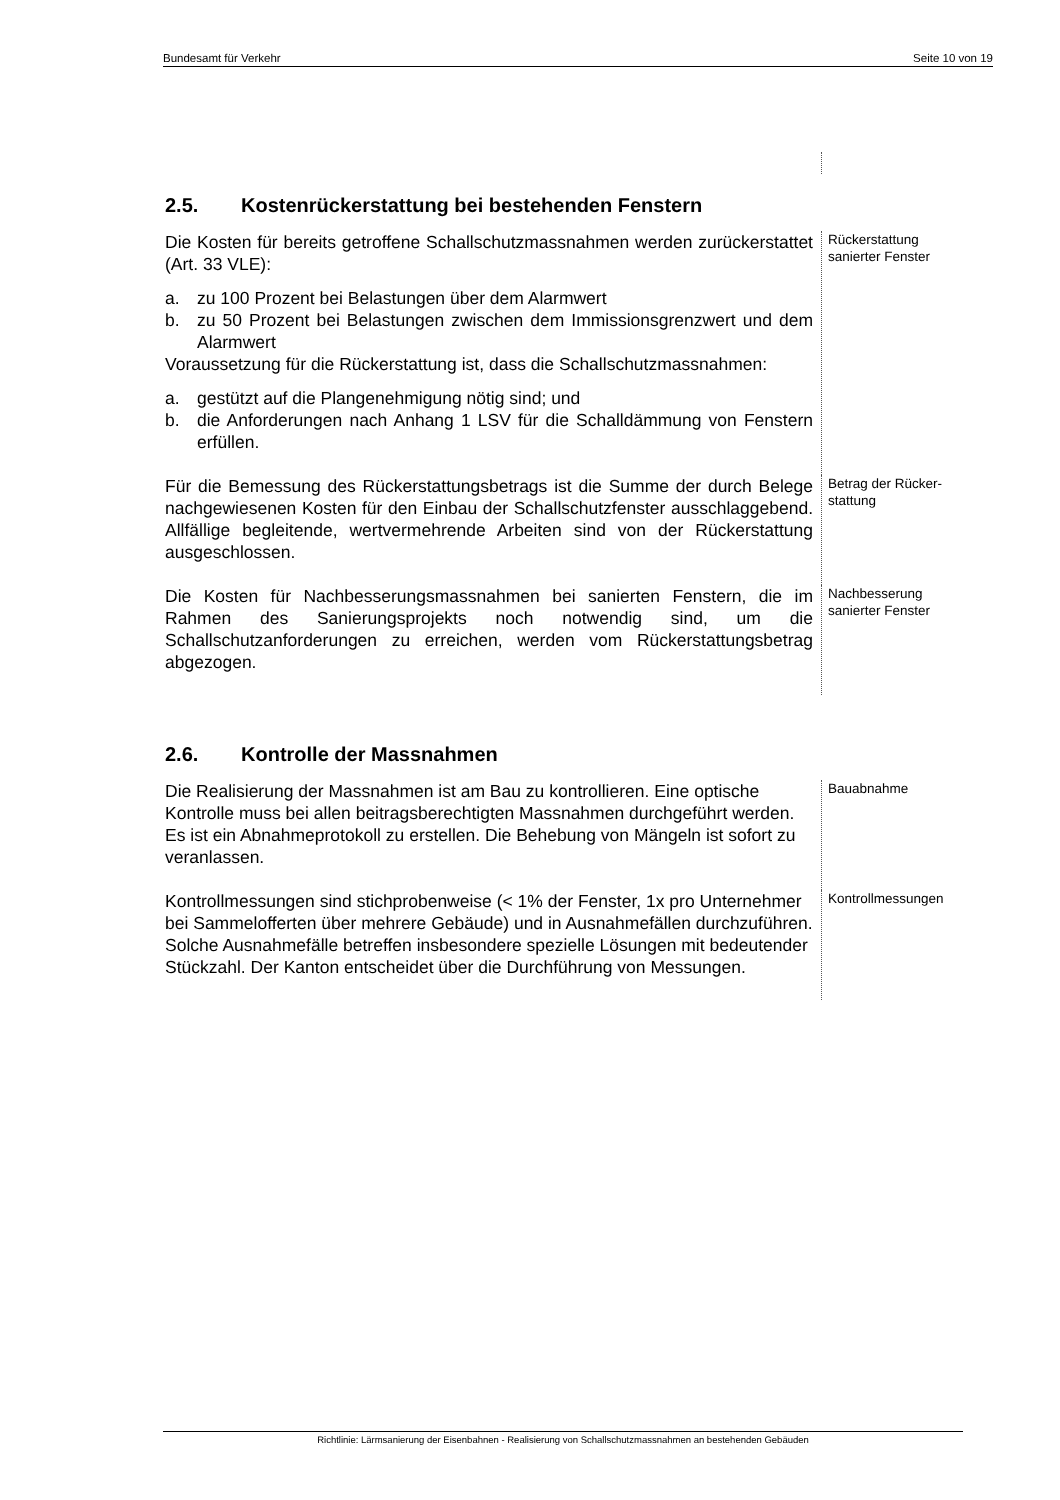Bundesamt für Verkehr Seite 10 von 19
2.5. Kostenrückerstattung bei bestehenden Fenstern
Die Kosten für bereits getroffene Schallschutzmassnahmen werden zurückerstattet (Art. 33 VLE):
a. zu 100 Prozent bei Belastungen über dem Alarmwert
b. zu 50 Prozent bei Belastungen zwischen dem Immissionsgrenzwert und dem Alarmwert
Voraussetzung für die Rückerstattung ist, dass die Schallschutzmassnahmen:
a. gestützt auf die Plangenehmigung nötig sind; und
b. die Anforderungen nach Anhang 1 LSV für die Schalldämmung von Fenstern erfüllen.
Rückerstattung
sanierter Fenster
Für die Bemessung des Rückerstattungsbetrags ist die Summe der durch Belege nachgewiesenen Kosten für den Einbau der Schallschutzfenster ausschlaggebend. Allfällige begleitende, wertvermehrende Arbeiten sind von der Rückerstattung ausgeschlossen.
Betrag der Rücker-
stattung
Die Kosten für Nachbesserungsmassnahmen bei sanierten Fenstern, die im Rahmen des Sanierungsprojekts noch notwendig sind, um die Schallschutzanforderungen zu erreichen, werden vom Rückerstattungsbetrag abgezogen.
Nachbesserung
sanierter Fenster
2.6. Kontrolle der Massnahmen
Die Realisierung der Massnahmen ist am Bau zu kontrollieren. Eine optische Kontrolle muss bei allen beitragsberechtigten Massnahmen durchgeführt werden. Es ist ein Abnahmeprotokoll zu erstellen. Die Behebung von Mängeln ist sofort zu veranlassen.
Bauabnahme
Kontrollmessungen sind stichprobenweise (< 1% der Fenster, 1x pro Unternehmer bei Sammelofferten über mehrere Gebäude) und in Ausnahmefällen durchzuführen. Solche Ausnahmefälle betreffen insbesondere spezielle Lösungen mit bedeutender Stückzahl. Der Kanton entscheidet über die Durchführung von Messungen.
Kontrollmessungen
Richtlinie: Lärmsanierung der Eisenbahnen - Realisierung von Schallschutzmassnahmen an bestehenden Gebäuden